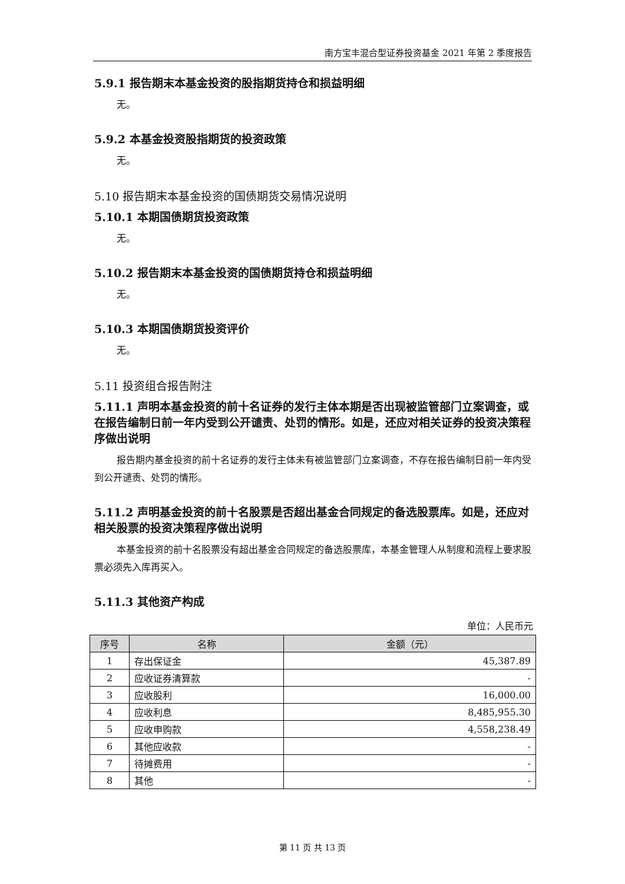南方宝丰混合型证券投资基金 2021 年第 2 季度报告
5.9.1 报告期末本基金投资的股指期货持仓和损益明细
无。
5.9.2 本基金投资股指期货的投资政策
无。
5.10 报告期末本基金投资的国债期货交易情况说明
5.10.1 本期国债期货投资政策
无。
5.10.2 报告期末本基金投资的国债期货持仓和损益明细
无。
5.10.3 本期国债期货投资评价
无。
5.11 投资组合报告附注
5.11.1 声明本基金投资的前十名证券的发行主体本期是否出现被监管部门立案调查，或在报告编制日前一年内受到公开谴责、处罚的情形。如是，还应对相关证券的投资决策程序做出说明
报告期内基金投资的前十名证券的发行主体未有被监管部门立案调查，不存在报告编制日前一年内受到公开谴责、处罚的情形。
5.11.2 声明基金投资的前十名股票是否超出基金合同规定的备选股票库。如是，还应对相关股票的投资决策程序做出说明
本基金投资的前十名股票没有超出基金合同规定的备选股票库，本基金管理人从制度和流程上要求股票必须先入库再买入。
5.11.3 其他资产构成
单位：人民币元
| 序号 | 名称 | 金额（元） |
| --- | --- | --- |
| 1 | 存出保证金 | 45,387.89 |
| 2 | 应收证券清算款 | - |
| 3 | 应收股利 | 16,000.00 |
| 4 | 应收利息 | 8,485,955.30 |
| 5 | 应收申购款 | 4,558,238.49 |
| 6 | 其他应收款 | - |
| 7 | 待摊费用 | - |
| 8 | 其他 | - |
第 11 页 共 13 页